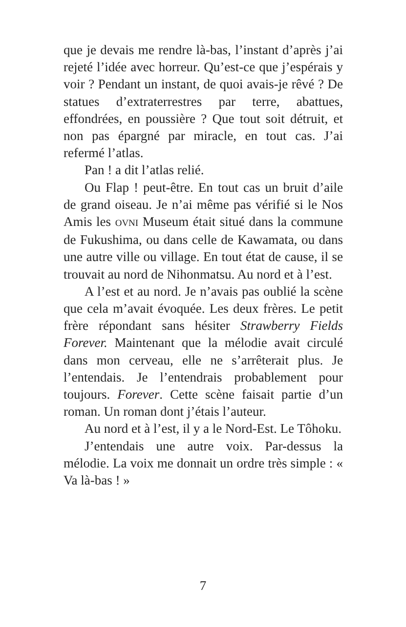que je devais me rendre là-bas, l’instant d’après j’ai rejeté l’idée avec horreur. Qu’est-ce que j’espérais y voir ? Pendant un instant, de quoi avais-je rêvé ? De statues d’extraterrestres par terre, abattues, effondrées, en poussière ? Que tout soit détruit, et non pas épargné par miracle, en tout cas. J’ai refermé l’atlas.
Pan ! a dit l’atlas relié.
Ou Flap ! peut-être. En tout cas un bruit d’aile de grand oiseau. Je n’ai même pas vérifié si le Nos Amis les OVNI Museum était situé dans la commune de Fukushima, ou dans celle de Kawamata, ou dans une autre ville ou village. En tout état de cause, il se trouvait au nord de Nihonmatsu. Au nord et à l’est.
A l’est et au nord. Je n’avais pas oublié la scène que cela m’avait évoquée. Les deux frères. Le petit frère répondant sans hésiter Strawberry Fields Forever. Maintenant que la mélodie avait circulé dans mon cerveau, elle ne s’arrêterait plus. Je l’entendais. Je l’entendrais probablement pour toujours. Forever. Cette scène faisait partie d’un roman. Un roman dont j’étais l’auteur.
Au nord et à l’est, il y a le Nord-Est. Le Tôhoku.
J’entendais une autre voix. Par-dessus la mélodie. La voix me donnait un ordre très simple : « Va là-bas ! »
7